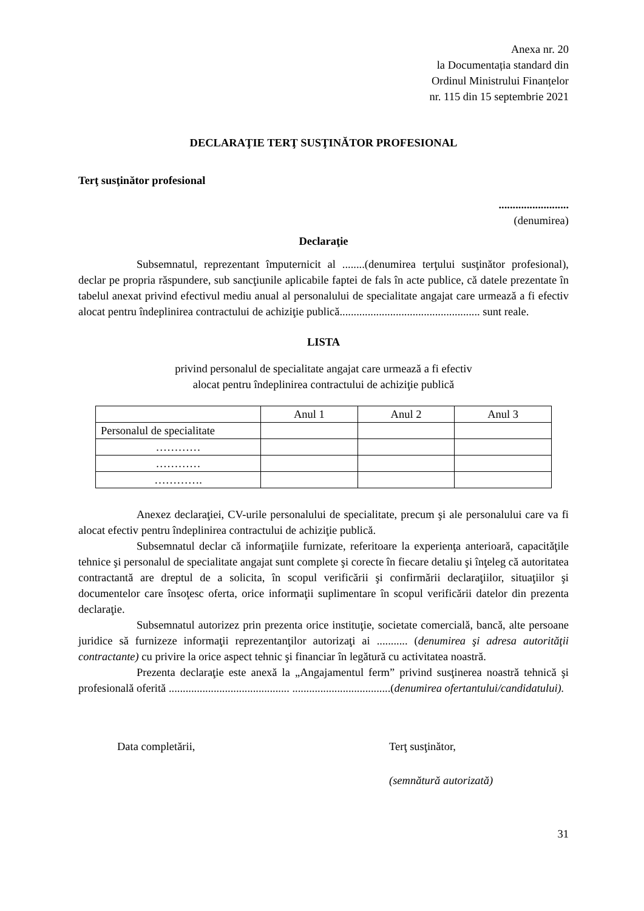Anexa nr. 20
la Documentația standard din
Ordinul Ministrului Finanțelor
nr. 115 din 15 septembrie 2021
DECLARAŢIE TERŢ SUSŢINĂTOR PROFESIONAL
Terţ susţinător profesional
.........................
(denumirea)
Declaraţie
Subsemnatul, reprezentant împuternicit al ........(denumirea terţului susţinător profesional), declar pe propria răspundere, sub sancţiunile aplicabile faptei de fals în acte publice, că datele prezentate în tabelul anexat privind efectivul mediu anual al personalului de specialitate angajat care urmează a fi efectiv alocat pentru îndeplinirea contractului de achiziţie publică.................................................. sunt reale.
LISTA
privind personalul de specialitate angajat care urmează a fi efectiv
alocat pentru îndeplinirea contractului de achiziţie publică
| | Anul 1 | Anul 2 | Anul 3 |
| Personalul de specialitate | | | |
| ………… | | | |
| ………… | | | |
| …………. | | | |
Anexez declaraţiei, CV-urile personalului de specialitate, precum şi ale personalului care va fi alocat efectiv pentru îndeplinirea contractului de achiziţie publică.
Subsemnatul declar că informaţiile furnizate, referitoare la experienţa anterioară, capacităţile tehnice şi personalul de specialitate angajat sunt complete şi corecte în fiecare detaliu şi înţeleg că autoritatea contractantă are dreptul de a solicita, în scopul verificării şi confirmării declaraţiilor, situaţiilor şi documentelor care însoţesc oferta, orice informaţii suplimentare în scopul verificării datelor din prezenta declaraţie.
Subsemnatul autorizez prin prezenta orice instituţie, societate comercială, bancă, alte persoane juridice să furnizeze informaţii reprezentanţilor autorizaţi ai ........... (denumirea şi adresa autorităţii contractante) cu privire la orice aspect tehnic şi financiar în legătură cu activitatea noastră.
Prezenta declaraţie este anexă la „Angajamentul ferm” privind susţinerea noastră tehnică şi profesională oferită ........................................... ...................................(denumirea ofertantului/candidatului).
Data completării, Terţ susţinător,
(semnătură autorizată)
31